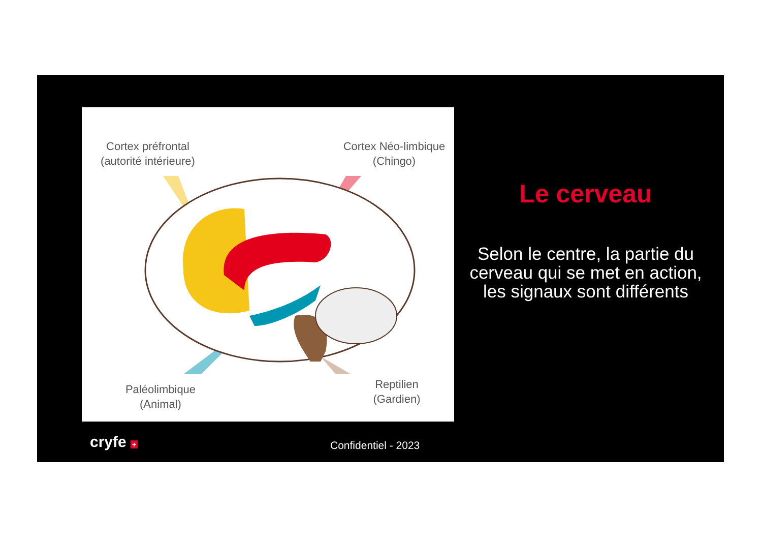Cortex préfrontal
(autorité intérieure)
Cortex Néo-limbique
(Chingo)
Paléolimbique
(Animal)
Reptilien
(Gardien)
Le cerveau
Selon le centre, la partie du cerveau qui se met en action, les signaux sont différents
cryfe + Confidentiel - 2023